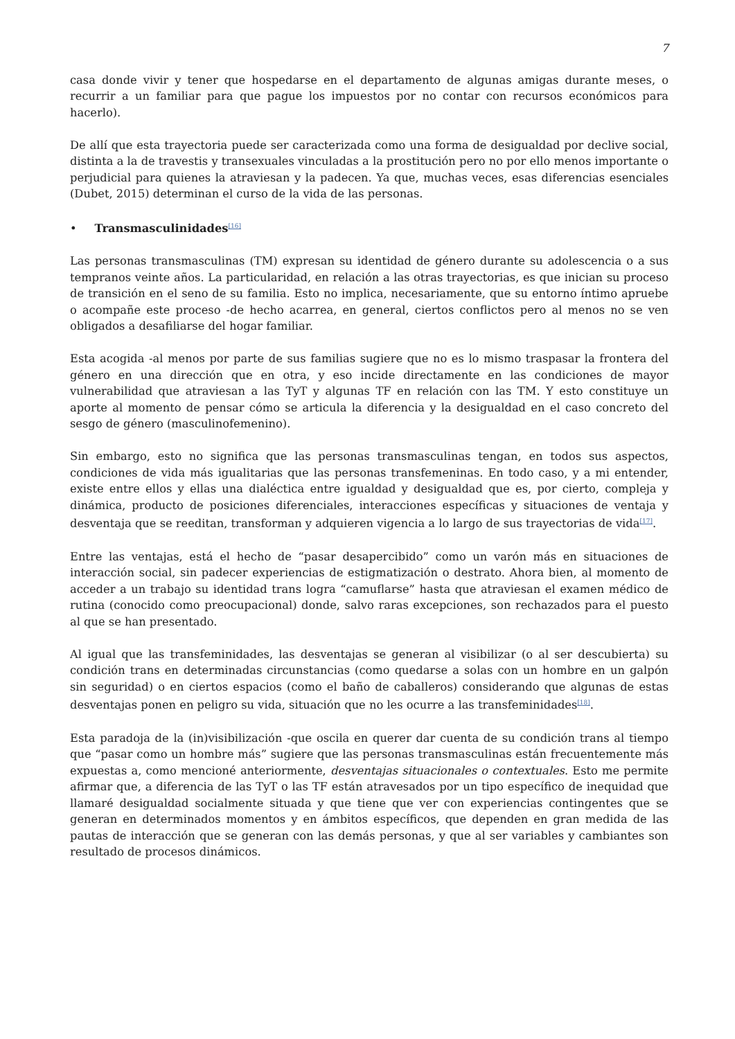7
casa donde vivir y tener que hospedarse en el departamento de algunas amigas durante meses, o recurrir a un familiar para que pague los impuestos por no contar con recursos económicos para hacerlo).
De allí que esta trayectoria puede ser caracterizada como una forma de desigualdad por declive social, distinta a la de travestis y transexuales vinculadas a la prostitución pero no por ello menos importante o perjudicial para quienes la atraviesan y la padecen. Ya que, muchas veces, esas diferencias esenciales (Dubet, 2015) determinan el curso de la vida de las personas.
• Transmasculinidades<sup>[16]</sup>
Las personas transmasculinas (TM) expresan su identidad de género durante su adolescencia o a sus tempranos veinte años. La particularidad, en relación a las otras trayectorias, es que inician su proceso de transición en el seno de su familia. Esto no implica, necesariamente, que su entorno íntimo apruebe o acompañe este proceso -de hecho acarrea, en general, ciertos conflictos pero al menos no se ven obligados a desafiliarse del hogar familiar.
Esta acogida -al menos por parte de sus familias sugiere que no es lo mismo traspasar la frontera del género en una dirección que en otra, y eso incide directamente en las condiciones de mayor vulnerabilidad que atraviesan a las TyT y algunas TF en relación con las TM. Y esto constituye un aporte al momento de pensar cómo se articula la diferencia y la desigualdad en el caso concreto del sesgo de género (masculinofemenino).
Sin embargo, esto no significa que las personas transmasculinas tengan, en todos sus aspectos, condiciones de vida más igualitarias que las personas transfemeninas. En todo caso, y a mi entender, existe entre ellos y ellas una dialéctica entre igualdad y desigualdad que es, por cierto, compleja y dinámica, producto de posiciones diferenciales, interacciones específicas y situaciones de ventaja y desventaja que se reeditan, transforman y adquieren vigencia a lo largo de sus trayectorias de vida<sup>[17]</sup>.
Entre las ventajas, está el hecho de “pasar desapercibido” como un varón más en situaciones de interacción social, sin padecer experiencias de estigmatización o destrato. Ahora bien, al momento de acceder a un trabajo su identidad trans logra “camuflarse” hasta que atraviesan el examen médico de rutina (conocido como preocupacional) donde, salvo raras excepciones, son rechazados para el puesto al que se han presentado.
Al igual que las transfeminidades, las desventajas se generan al visibilizar (o al ser descubierta) su condición trans en determinadas circunstancias (como quedarse a solas con un hombre en un galpón sin seguridad) o en ciertos espacios (como el baño de caballeros) considerando que algunas de estas desventajas ponen en peligro su vida, situación que no les ocurre a las transfeminidades<sup>[18]</sup>.
Esta paradoja de la (in)visibilización -que oscila en querer dar cuenta de su condición trans al tiempo que “pasar como un hombre más” sugiere que las personas transmasculinas están frecuentemente más expuestas a, como mencioné anteriormente, desventajas situacionales o contextuales. Esto me permite afirmar que, a diferencia de las TyT o las TF están atravesados por un tipo específico de inequidad que llamaré desigualdad socialmente situada y que tiene que ver con experiencias contingentes que se generan en determinados momentos y en ámbitos específicos, que dependen en gran medida de las pautas de interacción que se generan con las demás personas, y que al ser variables y cambiantes son resultado de procesos dinámicos.